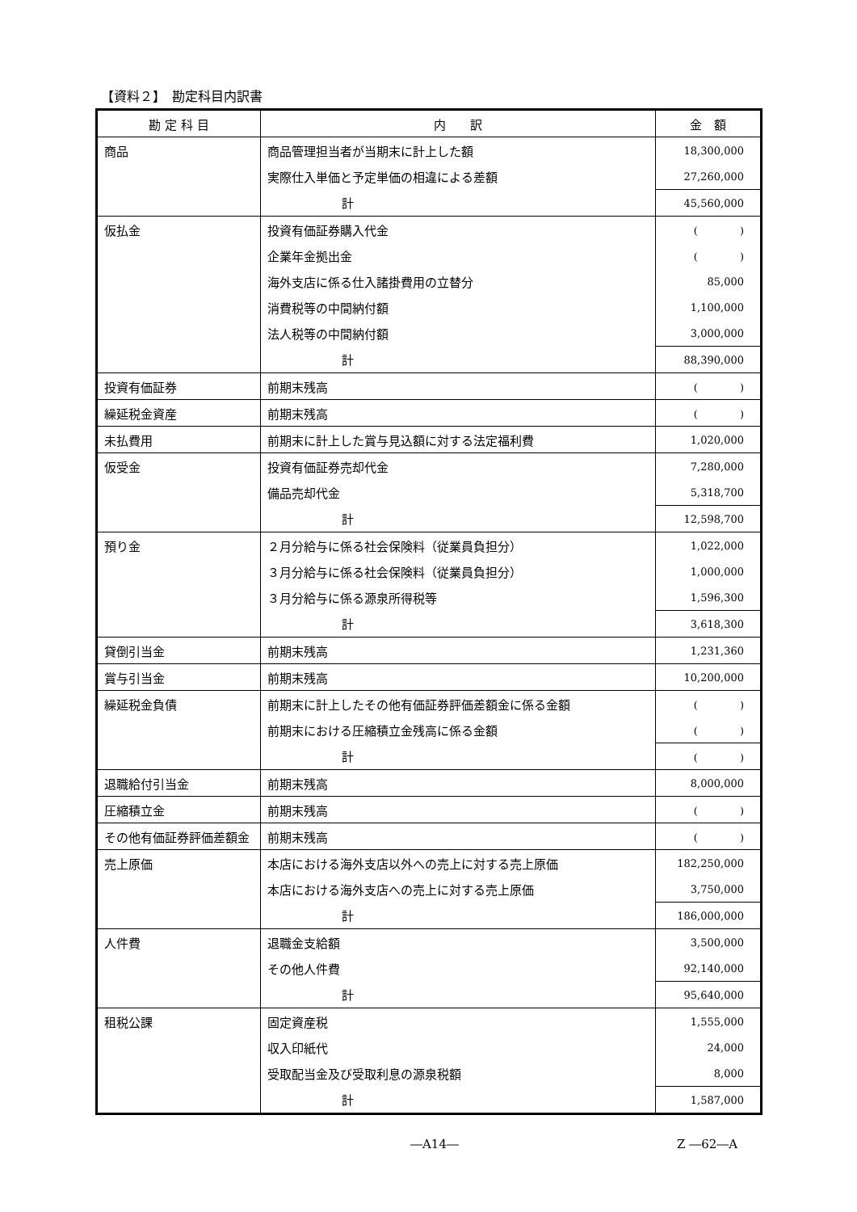【資料２】　勘定科目内訳書
| 勘 定 科 目 | 内 訳 | 金 額 |
| --- | --- | --- |
| 商品 | 商品管理担当者が当期末に計上した額 | 18,300,000 |
| | 実際仕入単価と予定単価の相違による差額 | 27,260,000 |
| | 計 | 45,560,000 |
| 仮払金 | 投資有価証券購入代金 | ( ) |
| | 企業年金拠出金 | ( ) |
| | 海外支店に係る仕入諸掛費用の立替分 | 85,000 |
| | 消費税等の中間納付額 | 1,100,000 |
| | 法人税等の中間納付額 | 3,000,000 |
| | 計 | 88,390,000 |
| 投資有価証券 | 前期末残高 | ( ) |
| 繰延税金資産 | 前期末残高 | ( ) |
| 未払費用 | 前期末に計上した賞与見込額に対する法定福利費 | 1,020,000 |
| 仮受金 | 投資有価証券売却代金 | 7,280,000 |
| | 備品売却代金 | 5,318,700 |
| | 計 | 12,598,700 |
| 預り金 | ２月分給与に係る社会保険料（従業員負担分） | 1,022,000 |
| | ３月分給与に係る社会保険料（従業員負担分） | 1,000,000 |
| | ３月分給与に係る源泉所得税等 | 1,596,300 |
| | 計 | 3,618,300 |
| 貸倒引当金 | 前期末残高 | 1,231,360 |
| 賞与引当金 | 前期末残高 | 10,200,000 |
| 繰延税金負債 | 前期末に計上したその他有価証券評価差額金に係る金額 | ( ) |
| | 前期末における圧縮積立金残高に係る金額 | ( ) |
| | 計 | ( ) |
| 退職給付引当金 | 前期末残高 | 8,000,000 |
| 圧縮積立金 | 前期末残高 | ( ) |
| その他有価証券評価差額金 | 前期末残高 | ( ) |
| 売上原価 | 本店における海外支店以外への売上に対する売上原価 | 182,250,000 |
| | 本店における海外支店への売上に対する売上原価 | 3,750,000 |
| | 計 | 186,000,000 |
| 人件費 | 退職金支給額 | 3,500,000 |
| | その他人件費 | 92,140,000 |
| | 計 | 95,640,000 |
| 租税公課 | 固定資産税 | 1,555,000 |
| | 収入印紙代 | 24,000 |
| | 受取配当金及び受取利息の源泉税額 | 8,000 |
| | 計 | 1,587,000 |
―A14― Z ―62―A